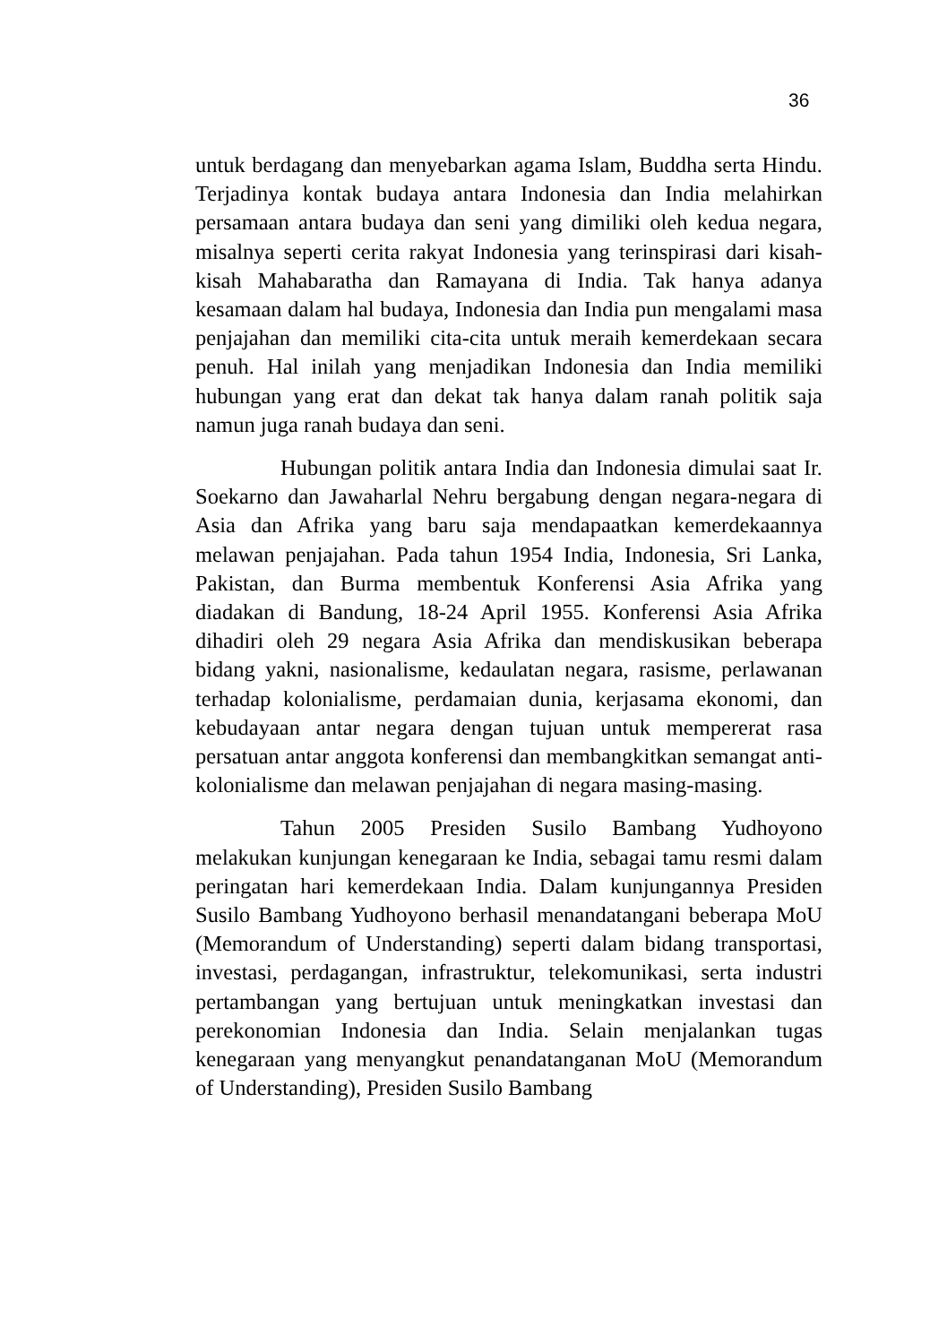36
untuk berdagang dan menyebarkan agama Islam, Buddha serta Hindu. Terjadinya kontak budaya antara Indonesia dan India melahirkan persamaan antara budaya dan seni yang dimiliki oleh kedua negara, misalnya seperti cerita rakyat Indonesia yang terinspirasi dari kisah-kisah Mahabaratha dan Ramayana di India. Tak hanya adanya kesamaan dalam hal budaya, Indonesia dan India pun mengalami masa penjajahan dan memiliki cita-cita untuk meraih kemerdekaan secara penuh. Hal inilah yang menjadikan Indonesia dan India memiliki hubungan yang erat dan dekat tak hanya dalam ranah politik saja namun juga ranah budaya dan seni.
Hubungan politik antara India dan Indonesia dimulai saat Ir. Soekarno dan Jawaharlal Nehru bergabung dengan negara-negara di Asia dan Afrika yang baru saja mendapaatkan kemerdekaannya melawan penjajahan. Pada tahun 1954 India, Indonesia, Sri Lanka, Pakistan, dan Burma membentuk Konferensi Asia Afrika yang diadakan di Bandung, 18-24 April 1955. Konferensi Asia Afrika dihadiri oleh 29 negara Asia Afrika dan mendiskusikan beberapa bidang yakni, nasionalisme, kedaulatan negara, rasisme, perlawanan terhadap kolonialisme, perdamaian dunia, kerjasama ekonomi, dan kebudayaan antar negara dengan tujuan untuk mempererat rasa persatuan antar anggota konferensi dan membangkitkan semangat anti-kolonialisme dan melawan penjajahan di negara masing-masing.
Tahun 2005 Presiden Susilo Bambang Yudhoyono melakukan kunjungan kenegaraan ke India, sebagai tamu resmi dalam peringatan hari kemerdekaan India. Dalam kunjungannya Presiden Susilo Bambang Yudhoyono berhasil menandatangani beberapa MoU (Memorandum of Understanding) seperti dalam bidang transportasi, investasi, perdagangan, infrastruktur, telekomunikasi, serta industri pertambangan yang bertujuan untuk meningkatkan investasi dan perekonomian Indonesia dan India. Selain menjalankan tugas kenegaraan yang menyangkut penandatanganan MoU (Memorandum of Understanding), Presiden Susilo Bambang